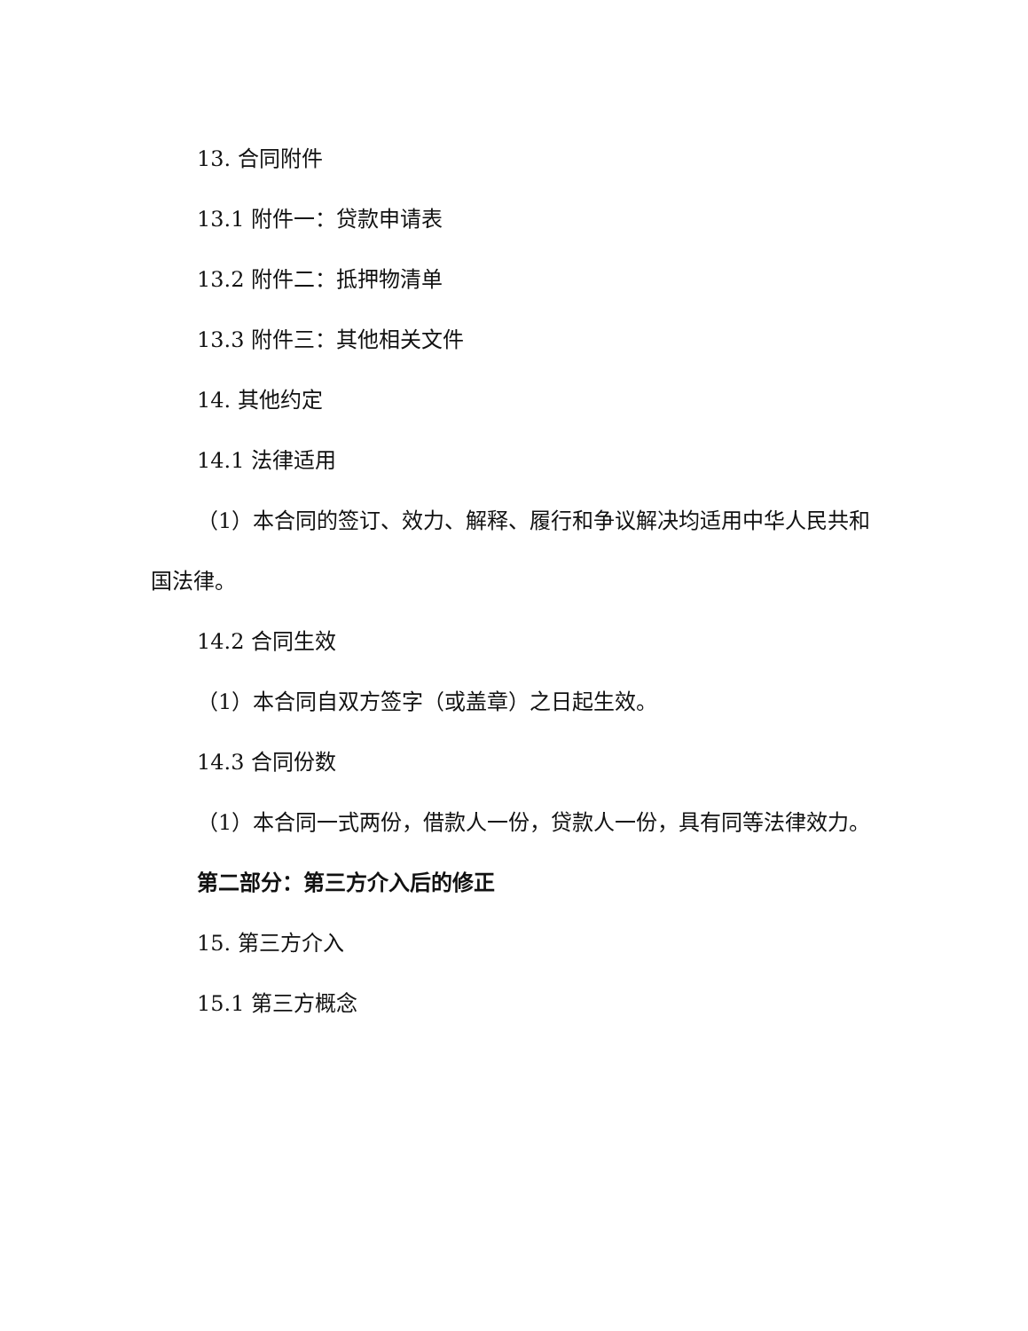13. 合同附件
13.1 附件一：贷款申请表
13.2 附件二：抵押物清单
13.3 附件三：其他相关文件
14. 其他约定
14.1 法律适用
（1）本合同的签订、效力、解释、履行和争议解决均适用中华人民共和国法律。
14.2 合同生效
（1）本合同自双方签字（或盖章）之日起生效。
14.3 合同份数
（1）本合同一式两份，借款人一份，贷款人一份，具有同等法律效力。
第二部分：第三方介入后的修正
15. 第三方介入
15.1 第三方概念